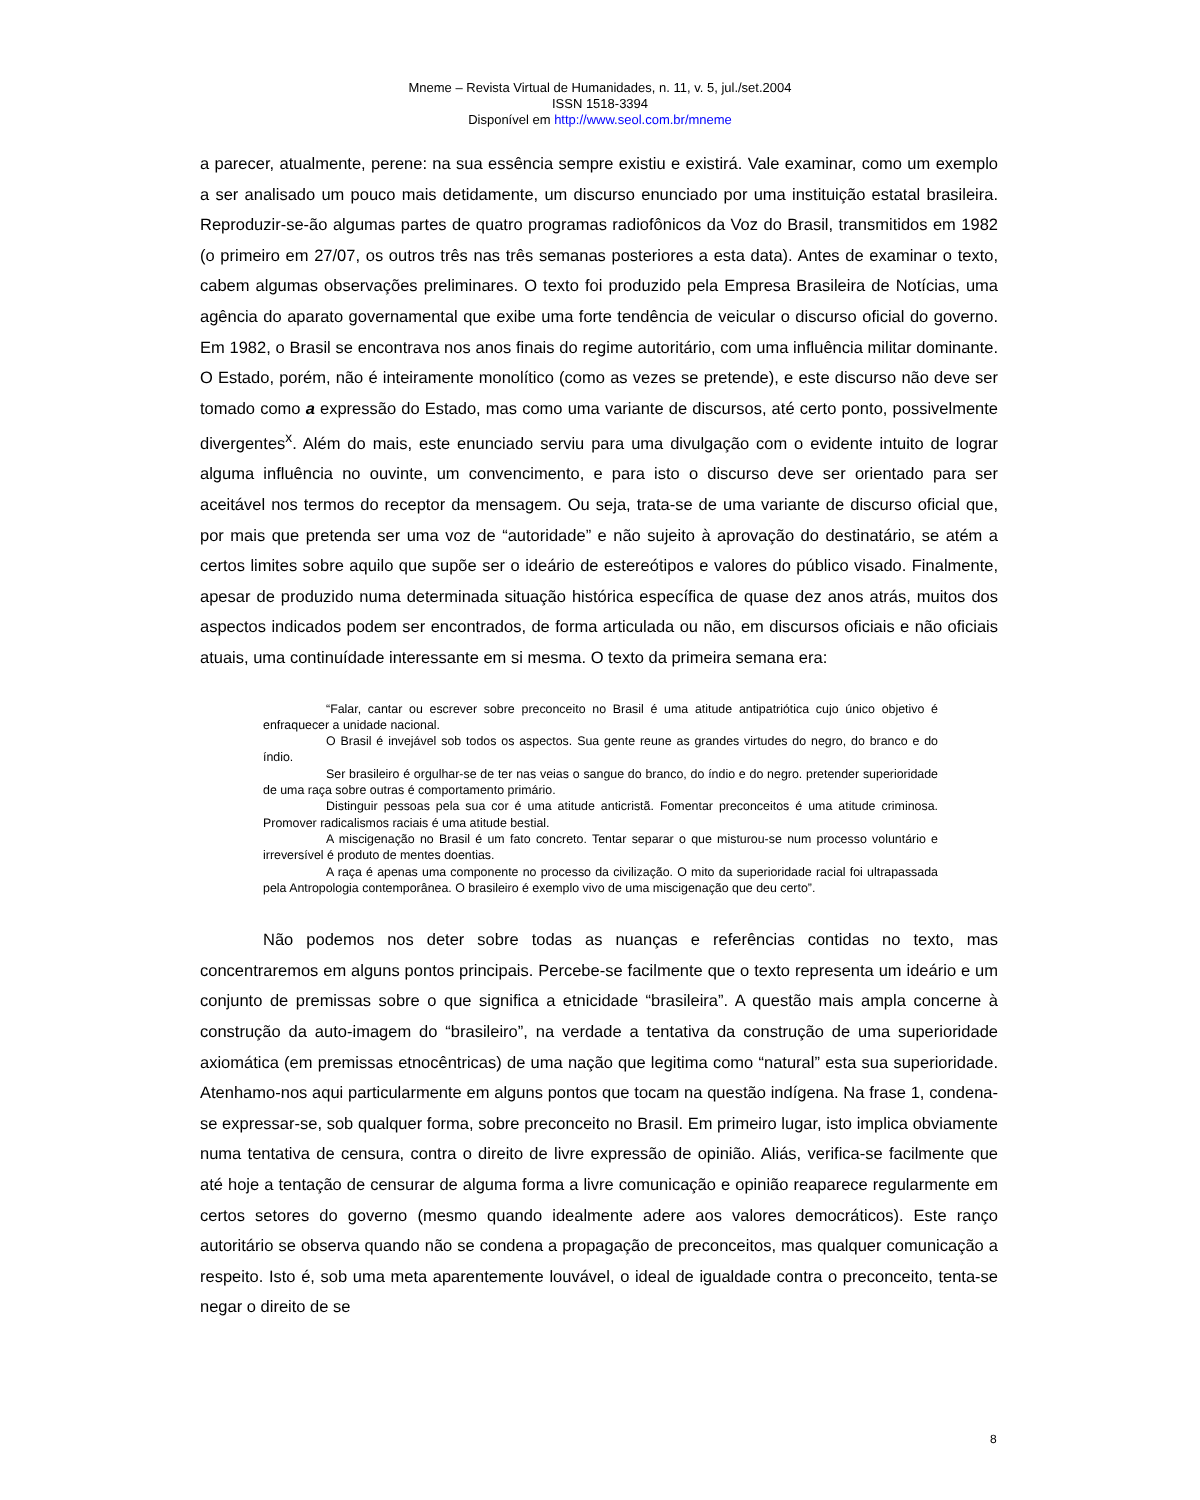Mneme – Revista Virtual de Humanidades, n. 11, v. 5, jul./set.2004
ISSN 1518-3394
Disponível em http://www.seol.com.br/mneme
a parecer, atualmente, perene: na sua essência sempre existiu e existirá. Vale examinar, como um exemplo a ser analisado um pouco mais detidamente, um discurso enunciado por uma instituição estatal brasileira. Reproduzir-se-ão algumas partes de quatro programas radiofônicos da Voz do Brasil, transmitidos em 1982 (o primeiro em 27/07, os outros três nas três semanas posteriores a esta data). Antes de examinar o texto, cabem algumas observações preliminares. O texto foi produzido pela Empresa Brasileira de Notícias, uma agência do aparato governamental que exibe uma forte tendência de veicular o discurso oficial do governo. Em 1982, o Brasil se encontrava nos anos finais do regime autoritário, com uma influência militar dominante. O Estado, porém, não é inteiramente monolítico (como as vezes se pretende), e este discurso não deve ser tomado como a expressão do Estado, mas como uma variante de discursos, até certo ponto, possivelmente divergentes<sup>x</sup>. Além do mais, este enunciado serviu para uma divulgação com o evidente intuito de lograr alguma influência no ouvinte, um convencimento, e para isto o discurso deve ser orientado para ser aceitável nos termos do receptor da mensagem. Ou seja, trata-se de uma variante de discurso oficial que, por mais que pretenda ser uma voz de “autoridade” e não sujeito à aprovação do destinatário, se atém a certos limites sobre aquilo que supõe ser o ideário de estereótipos e valores do público visado. Finalmente, apesar de produzido numa determinada situação histórica específica de quase dez anos atrás, muitos dos aspectos indicados podem ser encontrados, de forma articulada ou não, em discursos oficiais e não oficiais atuais, uma continuídade interessante em si mesma. O texto da primeira semana era:
“Falar, cantar ou escrever sobre preconceito no Brasil é uma atitude antipatriótica cujo único objetivo é enfraquecer a unidade nacional.
O Brasil é invejável sob todos os aspectos. Sua gente reune as grandes virtudes do negro, do branco e do índio.
Ser brasileiro é orgulhar-se de ter nas veias o sangue do branco, do índio e do negro. pretender superioridade de uma raça sobre outras é comportamento primário.
Distinguir pessoas pela sua cor é uma atitude anticristã. Fomentar preconceitos é uma atitude criminosa. Promover radicalismos raciais é uma atitude bestial.
A miscigenação no Brasil é um fato concreto. Tentar separar o que misturou-se num processo voluntário e irreversível é produto de mentes doentias.
A raça é apenas uma componente no processo da civilização. O mito da superioridade racial foi ultrapassada pela Antropologia contemporânea. O brasileiro é exemplo vivo de uma miscigenação que deu certo”.
Não podemos nos deter sobre todas as nuanças e referências contidas no texto, mas concentraremos em alguns pontos principais. Percebe-se facilmente que o texto representa um ideário e um conjunto de premissas sobre o que significa a etnicidade “brasileira”. A questão mais ampla concerne à construção da auto-imagem do “brasileiro”, na verdade a tentativa da construção de uma superioridade axiomática (em premissas etnocêntricas) de uma nação que legitima como “natural” esta sua superioridade. Atenhamo-nos aqui particularmente em alguns pontos que tocam na questão indígena. Na frase 1, condena-se expressar-se, sob qualquer forma, sobre preconceito no Brasil. Em primeiro lugar, isto implica obviamente numa tentativa de censura, contra o direito de livre expressão de opinião. Aliás, verifica-se facilmente que até hoje a tentação de censurar de alguma forma a livre comunicação e opinião reaparece regularmente em certos setores do governo (mesmo quando idealmente adere aos valores democráticos). Este ranço autoritário se observa quando não se condena a propagação de preconceitos, mas qualquer comunicação a respeito. Isto é, sob uma meta aparentemente louvável, o ideal de igualdade contra o preconceito, tenta-se negar o direito de se
8